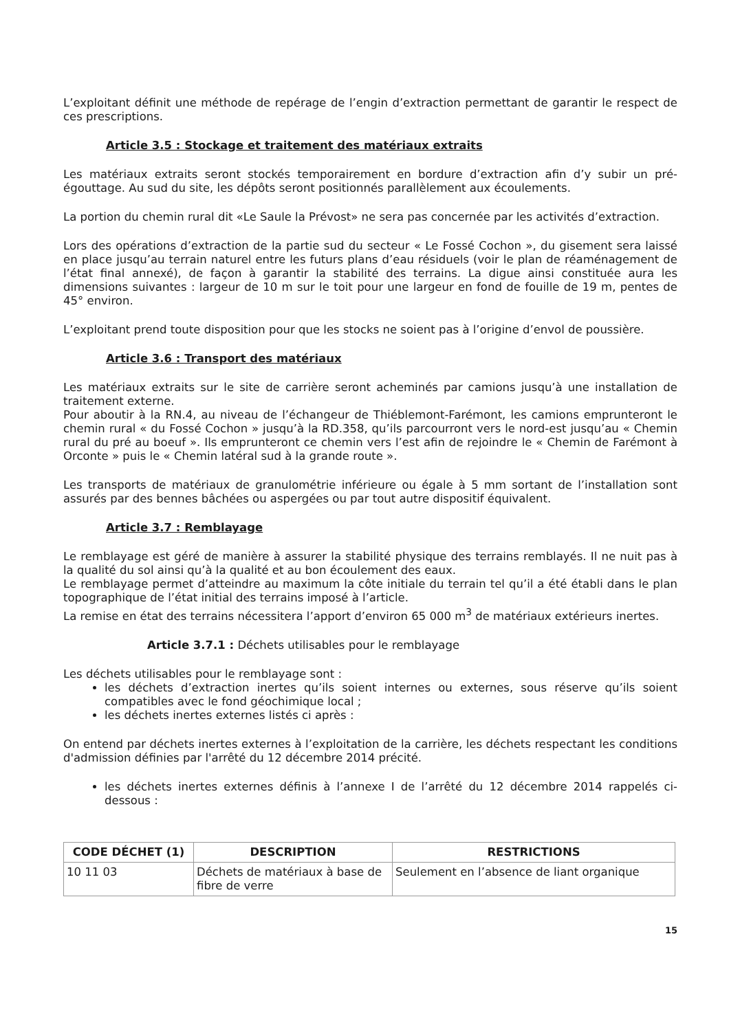L’exploitant définit une méthode de repérage de l’engin d’extraction permettant de garantir le respect de ces prescriptions.
Article 3.5 : Stockage et traitement des matériaux extraits
Les matériaux extraits seront stockés temporairement en bordure d’extraction afin d’y subir un pré-égouttage. Au sud du site, les dépôts seront positionnés parallèlement aux écoulements.
La portion du chemin rural dit «Le Saule la Prévost» ne sera pas concernée par les activités d’extraction.
Lors des opérations d’extraction de la partie sud du secteur « Le Fossé Cochon », du gisement sera laissé en place jusqu’au terrain naturel entre les futurs plans d’eau résiduels (voir le plan de réaménagement de l’état final annexé), de façon à garantir la stabilité des terrains. La digue ainsi constituée aura les dimensions suivantes : largeur de 10 m sur le toit pour une largeur en fond de fouille de 19 m, pentes de 45° environ.
L’exploitant prend toute disposition pour que les stocks ne soient pas à l’origine d’envol de poussière.
Article 3.6 : Transport des matériaux
Les matériaux extraits sur le site de carrière seront acheminés par camions jusqu’à une installation de traitement externe.
Pour aboutir à la RN.4, au niveau de l’échangeur de Thiéblemont-Farémont, les camions emprunteront le chemin rural « du Fossé Cochon » jusqu’à la RD.358, qu’ils parcourront vers le nord-est jusqu’au « Chemin rural du pré au boeuf ». Ils emprunteront ce chemin vers l’est afin de rejoindre le « Chemin de Farémont à Orconte » puis le « Chemin latéral sud à la grande route ».
Les transports de matériaux de granulométrie inférieure ou égale à 5 mm sortant de l’installation sont assurés par des bennes bâchées ou aspergées ou par tout autre dispositif équivalent.
Article 3.7 : Remblayage
Le remblayage est géré de manière à assurer la stabilité physique des terrains remblayés. Il ne nuit pas à la qualité du sol ainsi qu’à la qualité et au bon écoulement des eaux.
Le remblayage permet d’atteindre au maximum la côte initiale du terrain tel qu’il a été établi dans le plan topographique de l’état initial des terrains imposé à l’article.
La remise en état des terrains nécessitera l’apport d’environ 65 000 m<sup>3</sup> de matériaux extérieurs inertes.
Article 3.7.1 : Déchets utilisables pour le remblayage
Les déchets utilisables pour le remblayage sont :
les déchets d’extraction inertes qu’ils soient internes ou externes, sous réserve qu’ils soient compatibles avec le fond géochimique local ;
les déchets inertes externes listés ci après :
On entend par déchets inertes externes à l’exploitation de la carrière, les déchets respectant les conditions d'admission définies par l'arrêté du 12 décembre 2014 précité.
les déchets inertes externes définis à l’annexe I de l’arrêté du 12 décembre 2014 rappelés ci-dessous :
| CODE DÉCHET (1) | DESCRIPTION | RESTRICTIONS |
| --- | --- | --- |
| 10 11 03 | Déchets de matériaux à base de fibre de verre | Seulement en l’absence de liant organique |
15